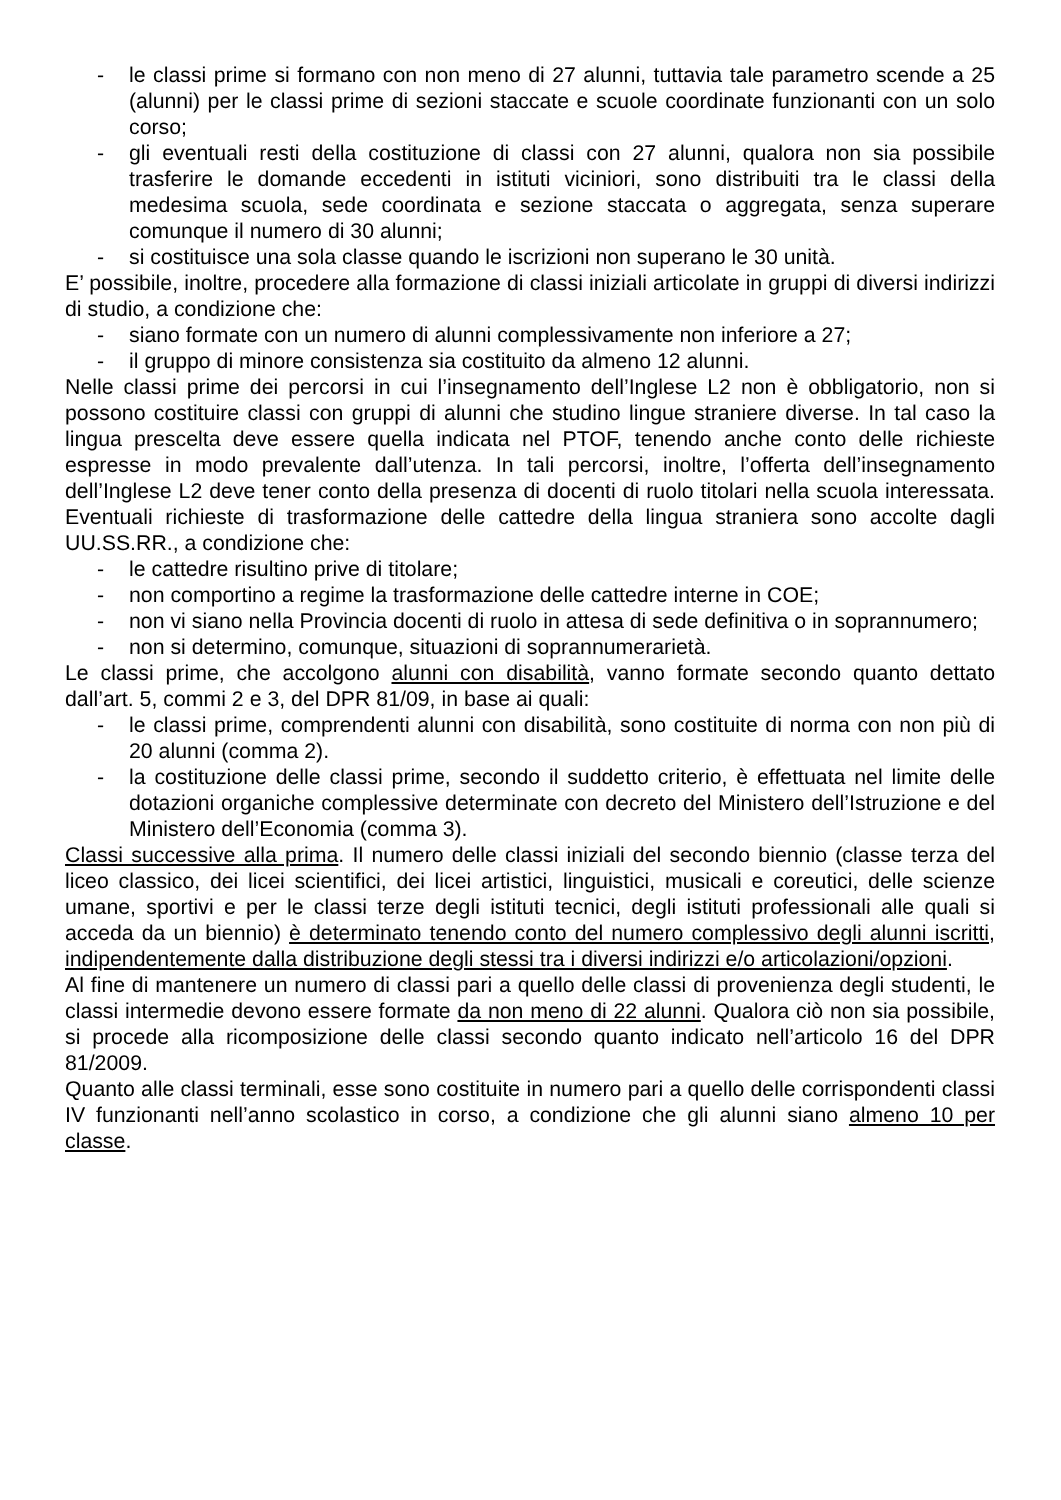- le classi prime si formano con non meno di 27 alunni, tuttavia tale parametro scende a 25 (alunni) per le classi prime di sezioni staccate e scuole coordinate funzionanti con un solo corso;
- gli eventuali resti della costituzione di classi con 27 alunni, qualora non sia possibile trasferire le domande eccedenti in istituti viciniori, sono distribuiti tra le classi della medesima scuola, sede coordinata e sezione staccata o aggregata, senza superare comunque il numero di 30 alunni;
- si costituisce una sola classe quando le iscrizioni non superano le 30 unità.
E’ possibile, inoltre, procedere alla formazione di classi iniziali articolate in gruppi di diversi indirizzi di studio, a condizione che:
- siano formate con un numero di alunni complessivamente non inferiore a 27;
- il gruppo di minore consistenza sia costituito da almeno 12 alunni.
Nelle classi prime dei percorsi in cui l’insegnamento dell’Inglese L2 non è obbligatorio, non si possono costituire classi con gruppi di alunni che studino lingue straniere diverse. In tal caso la lingua prescelta deve essere quella indicata nel PTOF, tenendo anche conto delle richieste espresse in modo prevalente dall’utenza. In tali percorsi, inoltre, l’offerta dell’insegnamento dell’Inglese L2 deve tener conto della presenza di docenti di ruolo titolari nella scuola interessata. Eventuali richieste di trasformazione delle cattedre della lingua straniera sono accolte dagli UU.SS.RR., a condizione che:
- le cattedre risultino prive di titolare;
- non comportino a regime la trasformazione delle cattedre interne in COE;
- non vi siano nella Provincia docenti di ruolo in attesa di sede definitiva o in soprannumero;
- non si determino, comunque, situazioni di soprannumerarietà.
Le classi prime, che accolgono alunni con disabilità, vanno formate secondo quanto dettato dall’art. 5, commi 2 e 3, del DPR 81/09, in base ai quali:
- le classi prime, comprendenti alunni con disabilità, sono costituite di norma con non più di 20 alunni (comma 2).
- la costituzione delle classi prime, secondo il suddetto criterio, è effettuata nel limite delle dotazioni organiche complessive determinate con decreto del Ministero dell’Istruzione e del Ministero dell’Economia (comma 3).
Classi successive alla prima. Il numero delle classi iniziali del secondo biennio (classe terza del liceo classico, dei licei scientifici, dei licei artistici, linguistici, musicali e coreutici, delle scienze umane, sportivi e per le classi terze degli istituti tecnici, degli istituti professionali alle quali si acceda da un biennio) è determinato tenendo conto del numero complessivo degli alunni iscritti, indipendentemente dalla distribuzione degli stessi tra i diversi indirizzi e/o articolazioni/opzioni.
Al fine di mantenere un numero di classi pari a quello delle classi di provenienza degli studenti, le classi intermedie devono essere formate da non meno di 22 alunni. Qualora ciò non sia possibile, si procede alla ricomposizione delle classi secondo quanto indicato nell’articolo 16 del DPR 81/2009.
Quanto alle classi terminali, esse sono costituite in numero pari a quello delle corrispondenti classi IV funzionanti nell’anno scolastico in corso, a condizione che gli alunni siano almeno 10 per classe.